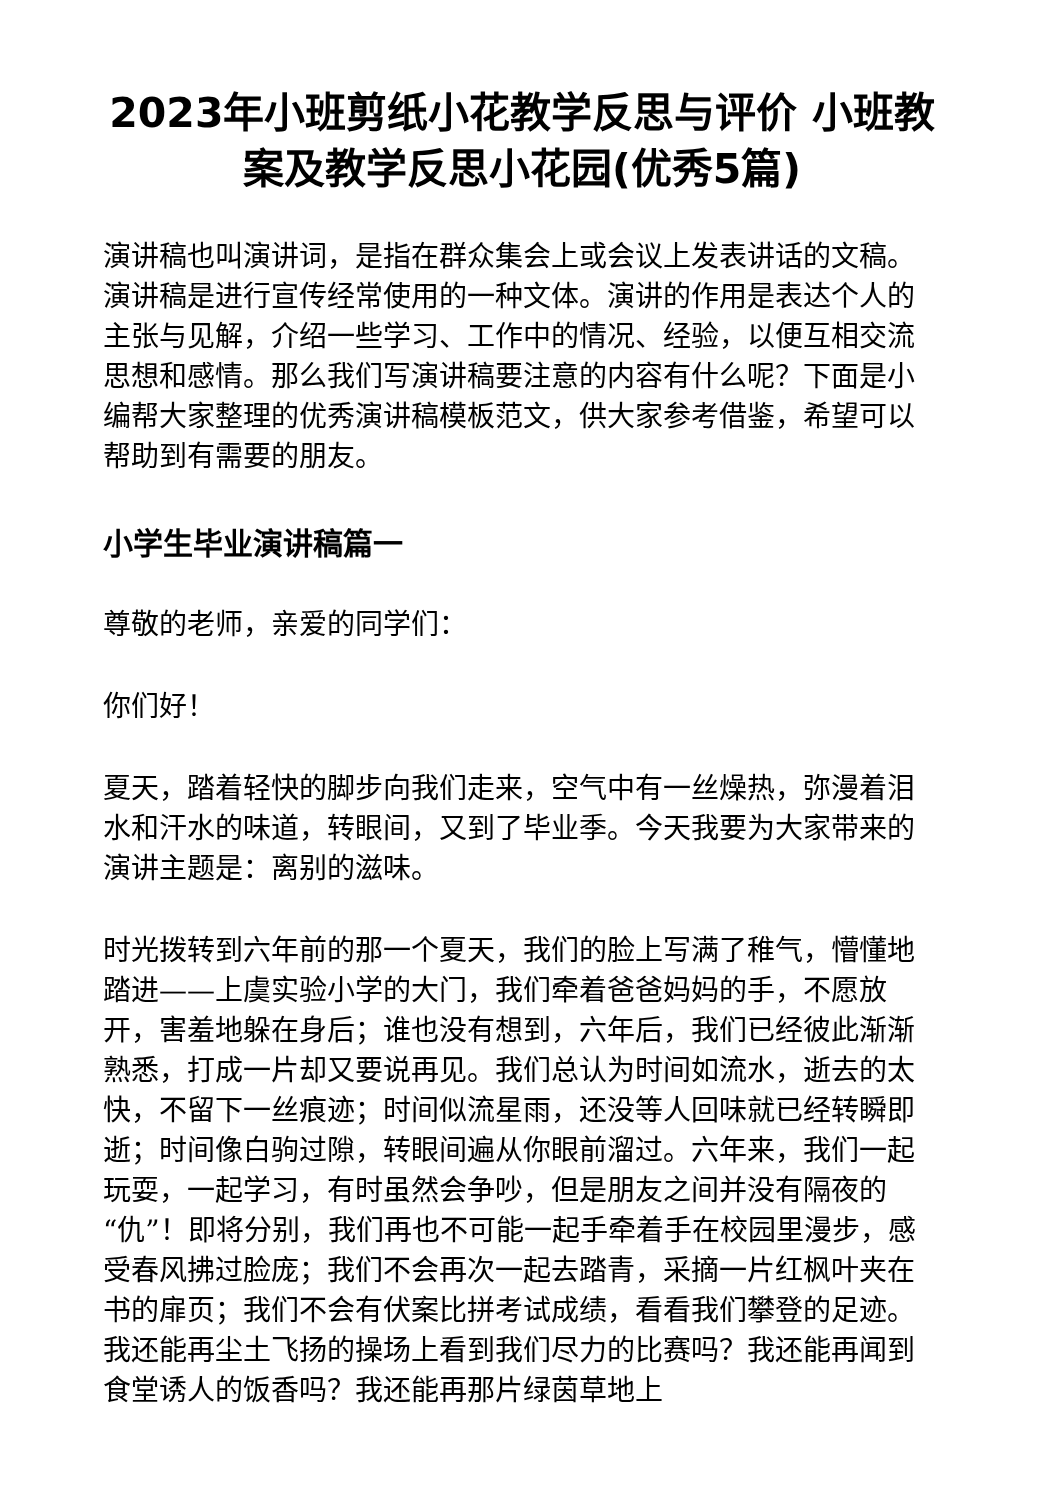2023年小班剪纸小花教学反思与评价 小班教案及教学反思小花园(优秀5篇)
演讲稿也叫演讲词，是指在群众集会上或会议上发表讲话的文稿。演讲稿是进行宣传经常使用的一种文体。演讲的作用是表达个人的主张与见解，介绍一些学习、工作中的情况、经验，以便互相交流思想和感情。那么我们写演讲稿要注意的内容有什么呢？下面是小编帮大家整理的优秀演讲稿模板范文，供大家参考借鉴，希望可以帮助到有需要的朋友。
小学生毕业演讲稿篇一
尊敬的老师，亲爱的同学们：
你们好！
夏天，踏着轻快的脚步向我们走来，空气中有一丝燥热，弥漫着泪水和汗水的味道，转眼间，又到了毕业季。今天我要为大家带来的演讲主题是：离别的滋味。
时光拨转到六年前的那一个夏天，我们的脸上写满了稚气，懵懂地踏进——上虞实验小学的大门，我们牵着爸爸妈妈的手，不愿放开，害羞地躲在身后；谁也没有想到，六年后，我们已经彼此渐渐熟悉，打成一片却又要说再见。我们总认为时间如流水，逝去的太快，不留下一丝痕迹；时间似流星雨，还没等人回味就已经转瞬即逝；时间像白驹过隙，转眼间遍从你眼前溜过。六年来，我们一起玩耍，一起学习，有时虽然会争吵，但是朋友之间并没有隔夜的“仇”！即将分别，我们再也不可能一起手牵着手在校园里漫步，感受春风拂过脸庞；我们不会再次一起去踏青，采摘一片红枫叶夹在书的扉页；我们不会有伏案比拼考试成绩，看看我们攀登的足迹。我还能再尘土飞扬的操场上看到我们尽力的比赛吗？我还能再闻到食堂诱人的饭香吗？我还能再那片绿茵草地上